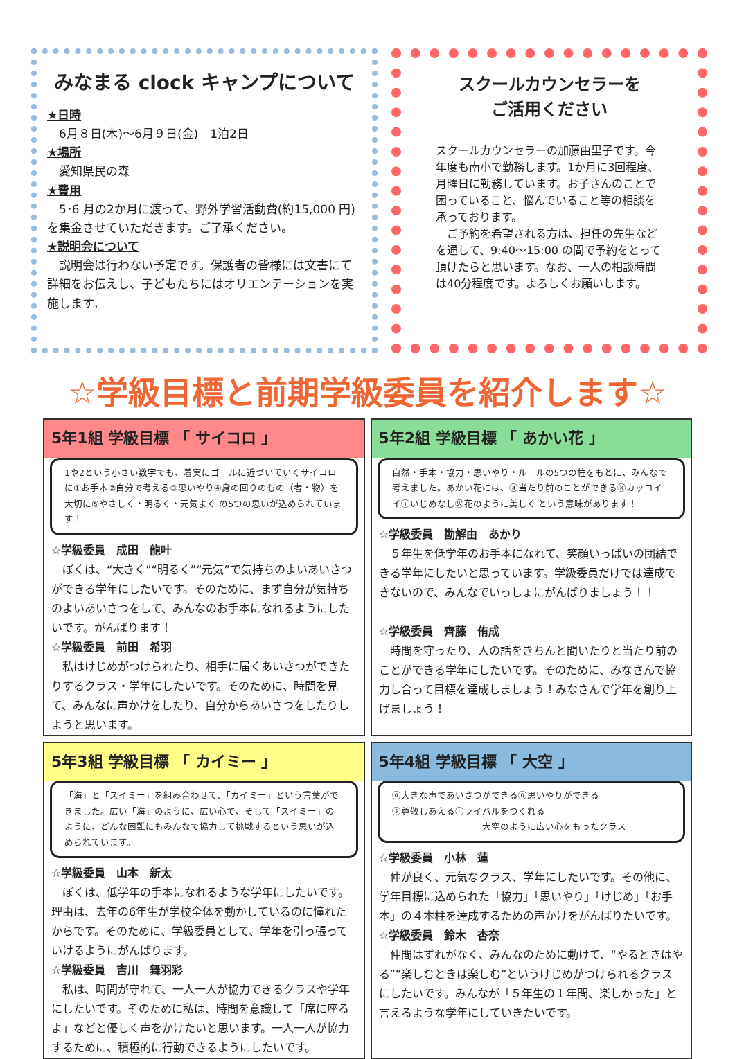みなまる clock キャンプについて
★日時
　6月８日(木)～6月９日(金)　1泊2日
★場所
　愛知県民の森
★費用
　5･6 月の2か月に渡って、野外学習活動費(約15,000 円)を集金させていただきます。ご了承ください。
★説明会について
　説明会は行わない予定です。保護者の皆様には文書にて詳細をお伝えし、子どもたちにはオリエンテーションを実施します。
スクールカウンセラーを
ご活用ください
スクールカウンセラーの加藤由里子です。今年度も南小で勤務します。1か月に3回程度、月曜日に勤務しています。お子さんのことで困っていること、悩んでいること等の相談を承っております。
　ご予約を希望される方は、担任の先生などを通して、9:40～15:00 の間で予約をとって頂けたらと思います。なお、一人の相談時間は40分程度です。よろしくお願いします。
☆学級目標と前期学級委員を紹介します☆
5年1組 学級目標 「 サイコロ 」
1や2という小さい数字でも、着実にゴールに近づいていくサイコロに①お手本②自分で考える③思いやり④身の回りのもの（者・物）を大切に⑤やさしく・明るく・元気よく の5つの思いが込められています！
☆学級委員　成田　龍叶
　ぼくは、“大きく”“明るく”“元気”で気持ちのよいあいさつができる学年にしたいです。そのために、まず自分が気持ちのよいあいさつをして、みんなのお手本になれるようにしたいです。がんばります！
☆学級委員　前田　希羽
　私はけじめがつけられたり、相手に届くあいさつができたりするクラス・学年にしたいです。そのために、時間を見て、みんなに声かけをしたり、自分からあいさつをしたりしようと思います。
5年2組 学級目標 「 あかい花 」
自然・手本・協力・思いやり・ルールの5つの柱をもとに、みんなで考えました。あかい花には、ⓐ当たり前のことができるⓚカッコイイⓘいじめなし㊋花のように美しく という意味があります！
☆学級委員　勘解由　あかり
　５年生を低学年のお手本になれて、笑顔いっぱいの団結できる学年にしたいと思っています。学級委員だけでは達成できないので、みんなでいっしょにがんばりましょう！！
☆学級委員　齊藤　侑成
　時間を守ったり、人の話をきちんと聞いたりと当たり前のことができる学年にしたいです。そのために、みなさんで協力し合って目標を達成しましょう！みなさんで学年を創り上げましょう！
5年3組 学級目標 「 カイミー 」
「海」と「スイミー」を組み合わせて、「カイミー」という言葉ができました。広い「海」のように、広い心で、そして「スイミー」のように、どんな困難にもみんなで協力して挑戦するという思いが込められています。
☆学級委員　山本　新太
　ぼくは、低学年の手本になれるような学年にしたいです。理由は、去年の6年生が学校全体を動かしているのに憧れたからです。そのために、学級委員として、学年を引っ張っていけるようにがんばります。
☆学級委員　吉川　舞羽彩
　私は、時間が守れて、一人一人が協力できるクラスや学年にしたいです。そのために私は、時間を意識して「席に座るよ」などと優しく声をかけたいと思います。一人一人が協力するために、積極的に行動できるようにしたいです。
5年4組 学級目標 「 大空 」
ⓞ大きな声であいさつができるⓞ思いやりができる
ⓢ尊敬しあえるⓡライバルをつくれる
大空のように広い心をもったクラス
☆学級委員　小林　蓮
　仲が良く、元気なクラス、学年にしたいです。その他に、学年目標に込められた「協力」「思いやり」「けじめ」「お手本」の４本柱を達成するための声かけをがんばりたいです。
☆学級委員　鈴木　杏奈
　仲間はずれがなく、みんなのために動けて、“やるときはやる”“楽しむときは楽しむ”というけじめがつけられるクラスにしたいです。みんなが「５年生の１年間、楽しかった」と言えるような学年にしていきたいです。